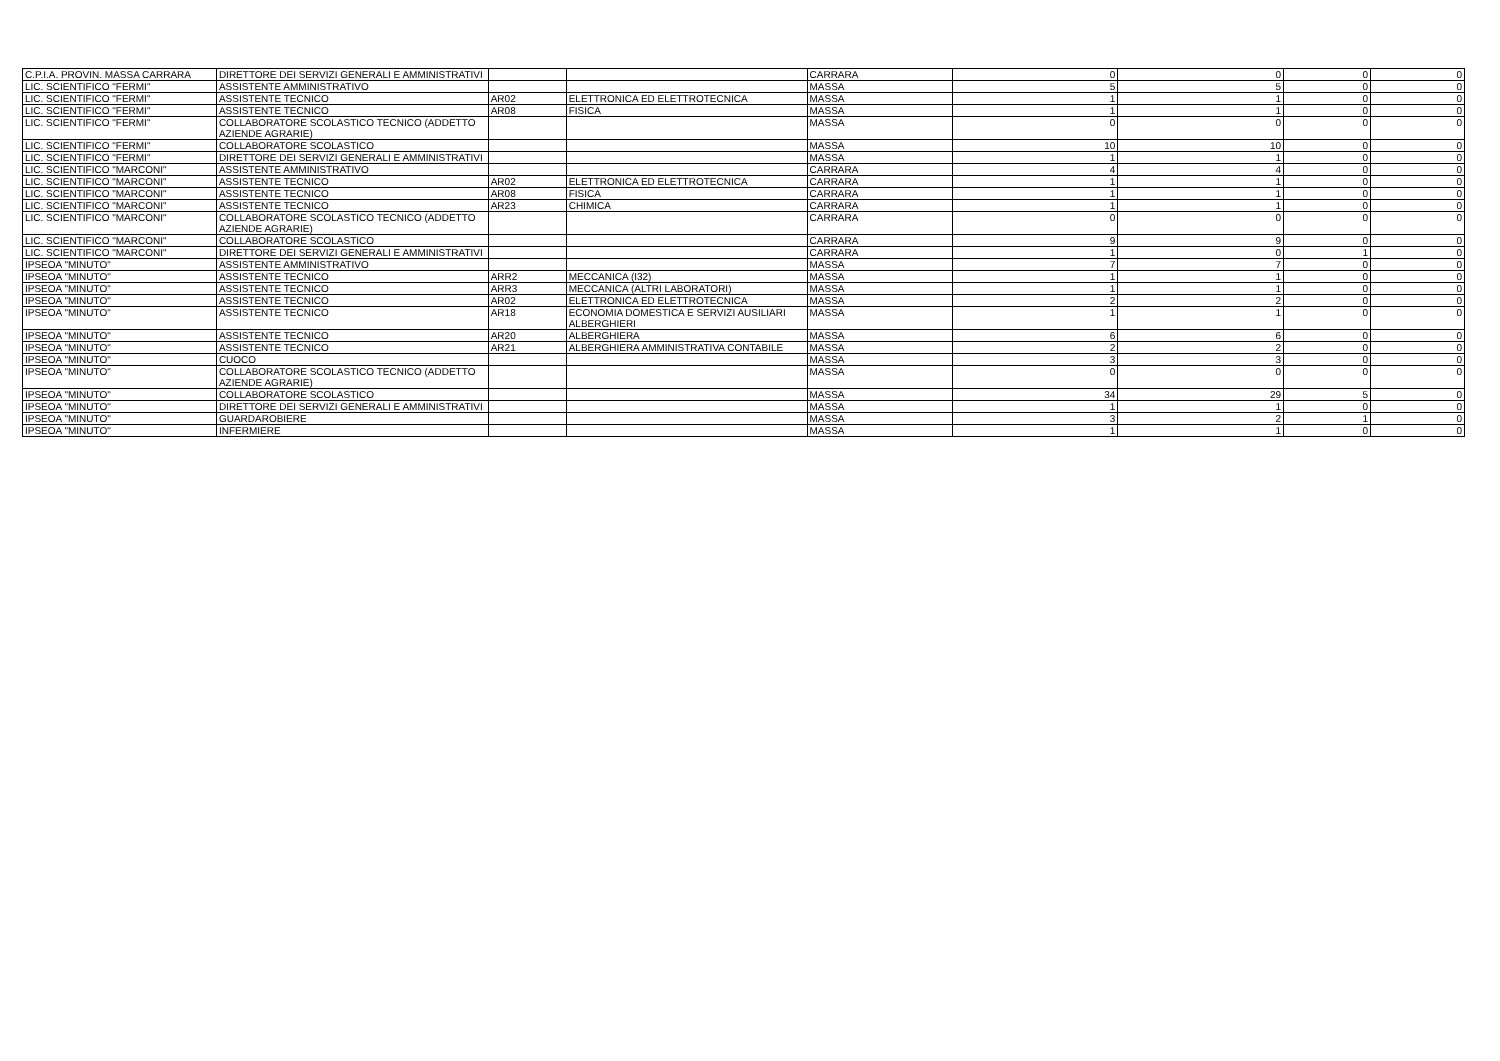| C.P.I.A. PROVIN. MASSA CARRARA | DIRETTORE DEI SERVIZI GENERALI E AMMINISTRATIVI | | | CARRARA | 0 | 0 | 0 | 0 |
| LIC. SCIENTIFICO "FERMI" | ASSISTENTE AMMINISTRATIVO | | | MASSA | 5 | 5 | 0 | 0 |
| LIC. SCIENTIFICO "FERMI" | ASSISTENTE TECNICO | AR02 | ELETTRONICA ED ELETTROTECNICA | MASSA | 1 | 1 | 0 | 0 |
| LIC. SCIENTIFICO "FERMI" | ASSISTENTE TECNICO | AR08 | FISICA | MASSA | 1 | 1 | 0 | 0 |
| LIC. SCIENTIFICO "FERMI" | COLLABORATORE SCOLASTICO TECNICO (ADDETTO AZIENDE AGRARIE) | | | MASSA | 0 | 0 | 0 | 0 |
| LIC. SCIENTIFICO "FERMI" | COLLABORATORE SCOLASTICO | | | MASSA | 10 | 10 | 0 | 0 |
| LIC. SCIENTIFICO "FERMI" | DIRETTORE DEI SERVIZI GENERALI E AMMINISTRATIVI | | | MASSA | 1 | 1 | 0 | 0 |
| LIC. SCIENTIFICO "MARCONI" | ASSISTENTE AMMINISTRATIVO | | | CARRARA | 4 | 4 | 0 | 0 |
| LIC. SCIENTIFICO "MARCONI" | ASSISTENTE TECNICO | AR02 | ELETTRONICA ED ELETTROTECNICA | CARRARA | 1 | 1 | 0 | 0 |
| LIC. SCIENTIFICO "MARCONI" | ASSISTENTE TECNICO | AR08 | FISICA | CARRARA | 1 | 1 | 0 | 0 |
| LIC. SCIENTIFICO "MARCONI" | ASSISTENTE TECNICO | AR23 | CHIMICA | CARRARA | 1 | 1 | 0 | 0 |
| LIC. SCIENTIFICO "MARCONI" | COLLABORATORE SCOLASTICO TECNICO (ADDETTO AZIENDE AGRARIE) | | | CARRARA | 0 | 0 | 0 | 0 |
| LIC. SCIENTIFICO "MARCONI" | COLLABORATORE SCOLASTICO | | | CARRARA | 9 | 9 | 0 | 0 |
| LIC. SCIENTIFICO "MARCONI" | DIRETTORE DEI SERVIZI GENERALI E AMMINISTRATIVI | | | CARRARA | 1 | 0 | 1 | 0 |
| IPSEOA "MINUTO" | ASSISTENTE AMMINISTRATIVO | | | MASSA | 7 | 7 | 0 | 0 |
| IPSEOA "MINUTO" | ASSISTENTE TECNICO | ARR2 | MECCANICA (I32) | MASSA | 1 | 1 | 0 | 0 |
| IPSEOA "MINUTO" | ASSISTENTE TECNICO | ARR3 | MECCANICA (ALTRI LABORATORI) | MASSA | 1 | 1 | 0 | 0 |
| IPSEOA "MINUTO" | ASSISTENTE TECNICO | AR02 | ELETTRONICA ED ELETTROTECNICA | MASSA | 2 | 2 | 0 | 0 |
| IPSEOA "MINUTO" | ASSISTENTE TECNICO | AR18 | ECONOMIA DOMESTICA E SERVIZI AUSILIARI ALBERGHIERI | MASSA | 1 | 1 | 0 | 0 |
| IPSEOA "MINUTO" | ASSISTENTE TECNICO | AR20 | ALBERGHIERA | MASSA | 6 | 6 | 0 | 0 |
| IPSEOA "MINUTO" | ASSISTENTE TECNICO | AR21 | ALBERGHIERA AMMINISTRATIVA CONTABILE | MASSA | 2 | 2 | 0 | 0 |
| IPSEOA "MINUTO" | CUOCO | | | MASSA | 3 | 3 | 0 | 0 |
| IPSEOA "MINUTO" | COLLABORATORE SCOLASTICO TECNICO (ADDETTO AZIENDE AGRARIE) | | | MASSA | 0 | 0 | 0 | 0 |
| IPSEOA "MINUTO" | COLLABORATORE SCOLASTICO | | | MASSA | 34 | 29 | 5 | 0 |
| IPSEOA "MINUTO" | DIRETTORE DEI SERVIZI GENERALI E AMMINISTRATIVI | | | MASSA | 1 | 1 | 0 | 0 |
| IPSEOA "MINUTO" | GUARDAROBIERE | | | MASSA | 3 | 2 | 1 | 0 |
| IPSEOA "MINUTO" | INFERMIERE | | | MASSA | 1 | 1 | 0 | 0 |